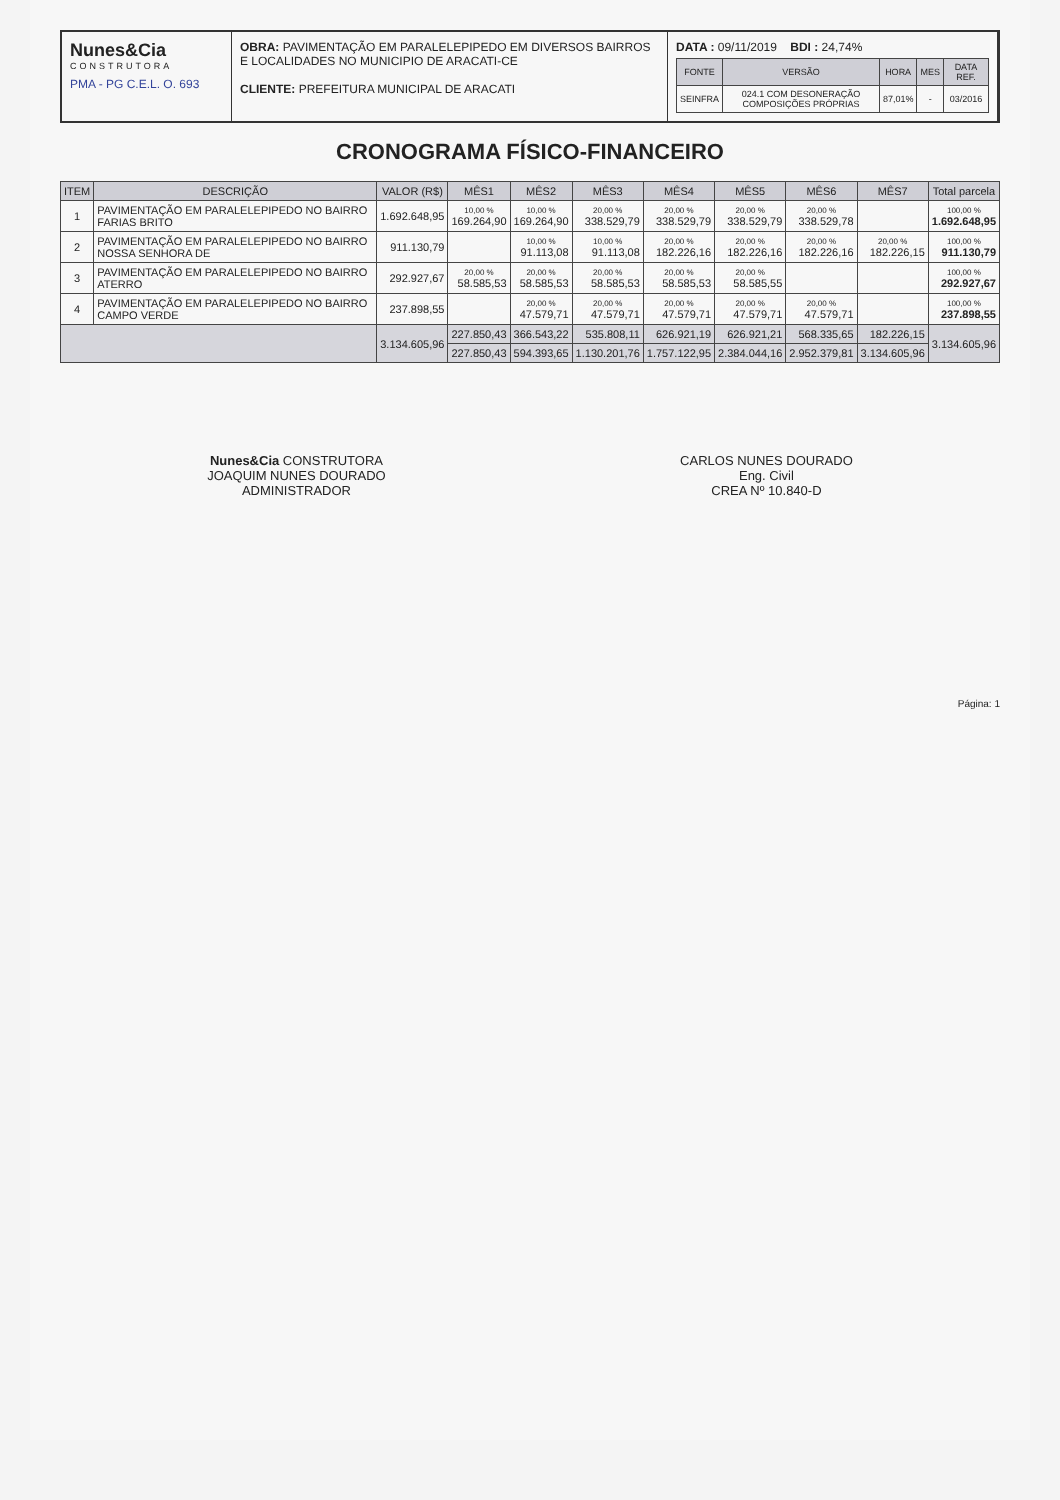Nunes&Cia
CONSTRUTORA
PMA - PG C.E.L. O. 693
OBRA: PAVIMENTAÇÃO EM PARALELEPIPEDO EM DIVERSOS BAIRROS E LOCALIDADES NO MUNICIPIO DE ARACATI-CE
CLIENTE: PREFEITURA MUNICIPAL DE ARACATI
DATA : 09/11/2019 BDI : 24,74%
| FONTE | VERSÃO | HORA | MES | DATA REF. |
| --- | --- | --- | --- | --- |
| SEINFRA | 024.1 COM DESONERAÇÃO COMPOSIÇÕES PRÓPRIAS | 87,01% | - | 03/2016 |
CRONOGRAMA FÍSICO-FINANCEIRO
| ITEM | DESCRIÇÃO | VALOR (R$) | MÊS1 | MÊS2 | MÊS3 | MÊS4 | MÊS5 | MÊS6 | MÊS7 | Total parcela |
| --- | --- | --- | --- | --- | --- | --- | --- | --- | --- | --- |
| 1 | PAVIMENTAÇÃO EM PARALELEPIPEDO NO BAIRRO FARIAS BRITO | 1.692.648,95 | 10,00 % 169.264,90 | 10,00 % 169.264,90 | 20,00 % 338.529,79 | 20,00 % 338.529,79 | 20,00 % 338.529,79 | 20,00 % 338.529,78 | | 100,00 % 1.692.648,95 |
| 2 | PAVIMENTAÇÃO EM PARALELEPIPEDO NO BAIRRO NOSSA SENHORA DE | 911.130,79 | | 10,00 % 91.113,08 | 10,00 % 91.113,08 | 20,00 % 182.226,16 | 20,00 % 182.226,16 | 20,00 % 182.226,16 | 20,00 % 182.226,15 | 100,00 % 911.130,79 |
| 3 | PAVIMENTAÇÃO EM PARALELEPIPEDO NO BAIRRO ATERRO | 292.927,67 | 20,00 % 58.585,53 | 20,00 % 58.585,53 | 20,00 % 58.585,53 | 20,00 % 58.585,53 | 20,00 % 58.585,55 | | | 100,00 % 292.927,67 |
| 4 | PAVIMENTAÇÃO EM PARALELEPIPEDO NO BAIRRO CAMPO VERDE | 237.898,55 | | 20,00 % 47.579,71 | 20,00 % 47.579,71 | 20,00 % 47.579,71 | 20,00 % 47.579,71 | 20,00 % 47.579,71 | | 100,00 % 237.898,55 |
| | | 3.134.605,96 | 227.850,43 | 366.543,22 | 535.808,11 | 626.921,19 | 626.921,21 | 568.335,65 | 182.226,15 | 3.134.605,96 |
| | | | 227.850,43 | 594.393,65 | 1.130.201,76 | 1.757.122,95 | 2.384.044,16 | 2.952.379,81 | 3.134.605,96 | |
Nunes&Cia CONSTRUTORA
JOAQUIM NUNES DOURADO
ADMINISTRADOR
CARLOS NUNES DOURADO
Eng. Civil
CREA Nº 10.840-D
Página: 1